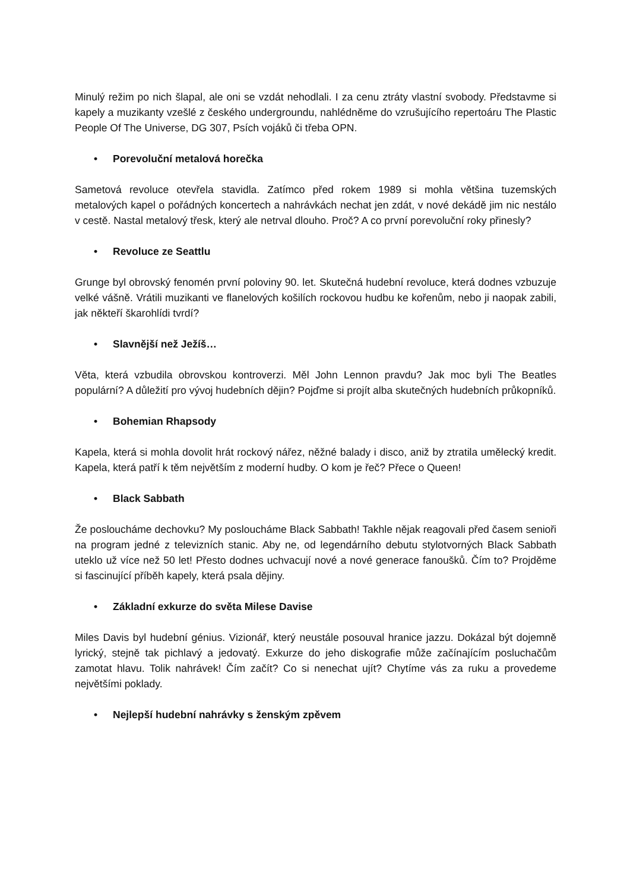Minulý režim po nich šlapal, ale oni se vzdát nehodlali. I za cenu ztráty vlastní svobody. Představme si kapely a muzikanty vzešlé z českého undergroundu, nahlédněme do vzrušujícího repertoáru The Plastic People Of The Universe, DG 307, Psích vojáků či třeba OPN.
• Porevoluční metalová horečka
Sametová revoluce otevřela stavidla. Zatímco před rokem 1989 si mohla většina tuzemských metalových kapel o pořádných koncertech a nahrávkách nechat jen zdát, v nové dekádě jim nic nestálo v cestě. Nastal metalový třesk, který ale netrval dlouho. Proč? A co první porevoluční roky přinesly?
• Revoluce ze Seattlu
Grunge byl obrovský fenomén první poloviny 90. let. Skutečná hudební revoluce, která dodnes vzbuzuje velké vášně. Vrátili muzikanti ve flanelových košilích rockovou hudbu ke kořenům, nebo ji naopak zabili, jak někteří škarohlídi tvrdí?
• Slavnější než Ježíš…
Věta, která vzbudila obrovskou kontroverzi. Měl John Lennon pravdu? Jak moc byli The Beatles populární? A důležití pro vývoj hudebních dějin? Pojďme si projít alba skutečných hudebních průkopníků.
• Bohemian Rhapsody
Kapela, která si mohla dovolit hrát rockový nářez, něžné balady i disco, aniž by ztratila umělecký kredit. Kapela, která patří k těm největším z moderní hudby. O kom je řeč? Přece o Queen!
• Black Sabbath
Že posloucháme dechovku? My posloucháme Black Sabbath! Takhle nějak reagovali před časem senioři na program jedné z televizních stanic. Aby ne, od legendárního debutu stylotvorných Black Sabbath uteklo už více než 50 let! Přesto dodnes uchvacují nové a nové generace fanoušků. Čím to? Projděme si fascinující příběh kapely, která psala dějiny.
• Základní exkurze do světa Milese Davise
Miles Davis byl hudební génius. Vizionář, který neustále posouval hranice jazzu. Dokázal být dojemně lyrický, stejně tak pichlavý a jedovatý. Exkurze do jeho diskografie může začínajícím posluchačům zamotat hlavu. Tolik nahrávek! Čím začít? Co si nenechat ujít? Chytíme vás za ruku a provedeme největšími poklady.
• Nejlepší hudební nahrávky s ženským zpěvem